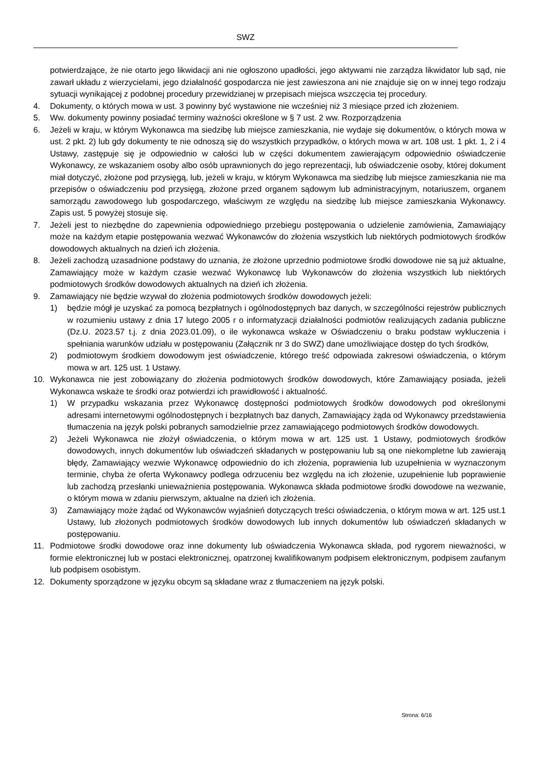SWZ
potwierdzające, że nie otarto jego likwidacji ani nie ogłoszono upadłości, jego aktywami nie zarządza likwidator lub sąd, nie zawarł układu z wierzycielami, jego działalność gospodarcza nie jest zawieszona ani nie znajduje się on w innej tego rodzaju sytuacji wynikającej z podobnej procedury przewidzianej w przepisach miejsca wszczęcia tej procedury.
4. Dokumenty, o których mowa w ust. 3 powinny być wystawione nie wcześniej niż 3 miesiące przed ich złożeniem.
5. Ww. dokumenty powinny posiadać terminy ważności określone w § 7 ust. 2 ww. Rozporządzenia
6. Jeżeli w kraju, w którym Wykonawca ma siedzibę lub miejsce zamieszkania, nie wydaje się dokumentów, o których mowa w ust. 2 pkt. 2) lub gdy dokumenty te nie odnoszą się do wszystkich przypadków, o których mowa w art. 108 ust. 1 pkt. 1, 2 i 4 Ustawy, zastępuje się je odpowiednio w całości lub w części dokumentem zawierającym odpowiednio oświadczenie Wykonawcy, ze wskazaniem osoby albo osób uprawnionych do jego reprezentacji, lub oświadczenie osoby, której dokument miał dotyczyć, złożone pod przysięgą, lub, jeżeli w kraju, w którym Wykonawca ma siedzibę lub miejsce zamieszkania nie ma przepisów o oświadczeniu pod przysięgą, złożone przed organem sądowym lub administracyjnym, notariuszem, organem samorządu zawodowego lub gospodarczego, właściwym ze względu na siedzibę lub miejsce zamieszkania Wykonawcy. Zapis ust. 5 powyżej stosuje się.
7. Jeżeli jest to niezbędne do zapewnienia odpowiedniego przebiegu postępowania o udzielenie zamówienia, Zamawiający może na każdym etapie postępowania wezwać Wykonawców do złożenia wszystkich lub niektórych podmiotowych środków dowodowych aktualnych na dzień ich złożenia.
8. Jeżeli zachodzą uzasadnione podstawy do uznania, że złożone uprzednio podmiotowe środki dowodowe nie są już aktualne, Zamawiający może w każdym czasie wezwać Wykonawcę lub Wykonawców do złożenia wszystkich lub niektórych podmiotowych środków dowodowych aktualnych na dzień ich złożenia.
9. Zamawiający nie będzie wzywał do złożenia podmiotowych środków dowodowych jeżeli:
1) będzie mógł je uzyskać za pomocą bezpłatnych i ogólnodostępnych baz danych, w szczególności rejestrów publicznych w rozumieniu ustawy z dnia 17 lutego 2005 r o informatyzacji działalności podmiotów realizujących zadania publiczne (Dz.U. 2023.57 t.j. z dnia 2023.01.09), o ile wykonawca wskaże w Oświadczeniu o braku podstaw wykluczenia i spełniania warunków udziału w postępowaniu (Załącznik nr 3 do SWZ) dane umożliwiające dostęp do tych środków,
2) podmiotowym środkiem dowodowym jest oświadczenie, którego treść odpowiada zakresowi oświadczenia, o którym mowa w art. 125 ust. 1 Ustawy.
10. Wykonawca nie jest zobowiązany do złożenia podmiotowych środków dowodowych, które Zamawiający posiada, jeżeli Wykonawca wskaże te środki oraz potwierdzi ich prawidłowość i aktualność.
1) W przypadku wskazania przez Wykonawcę dostępności podmiotowych środków dowodowych pod określonymi adresami internetowymi ogólnodostępnych i bezpłatnych baz danych, Zamawiający żąda od Wykonawcy przedstawienia tłumaczenia na język polski pobranych samodzielnie przez zamawiającego podmiotowych środków dowodowych.
2) Jeżeli Wykonawca nie złożył oświadczenia, o którym mowa w art. 125 ust. 1 Ustawy, podmiotowych środków dowodowych, innych dokumentów lub oświadczeń składanych w postępowaniu lub są one niekompletne lub zawierają błędy, Zamawiający wezwie Wykonawcę odpowiednio do ich złożenia, poprawienia lub uzupełnienia w wyznaczonym terminie, chyba że oferta Wykonawcy podlega odrzuceniu bez względu na ich złożenie, uzupełnienie lub poprawienie lub zachodzą przesłanki unieważnienia postępowania. Wykonawca składa podmiotowe środki dowodowe na wezwanie, o którym mowa w zdaniu pierwszym, aktualne na dzień ich złożenia.
3) Zamawiający może żądać od Wykonawców wyjaśnień dotyczących treści oświadczenia, o którym mowa w art. 125 ust.1 Ustawy, lub złożonych podmiotowych środków dowodowych lub innych dokumentów lub oświadczeń składanych w postępowaniu.
11. Podmiotowe środki dowodowe oraz inne dokumenty lub oświadczenia Wykonawca składa, pod rygorem nieważności, w formie elektronicznej lub w postaci elektronicznej, opatrzonej kwalifikowanym podpisem elektronicznym, podpisem zaufanym lub podpisem osobistym.
12. Dokumenty sporządzone w języku obcym są składane wraz z tłumaczeniem na język polski.
Strona: 6/16